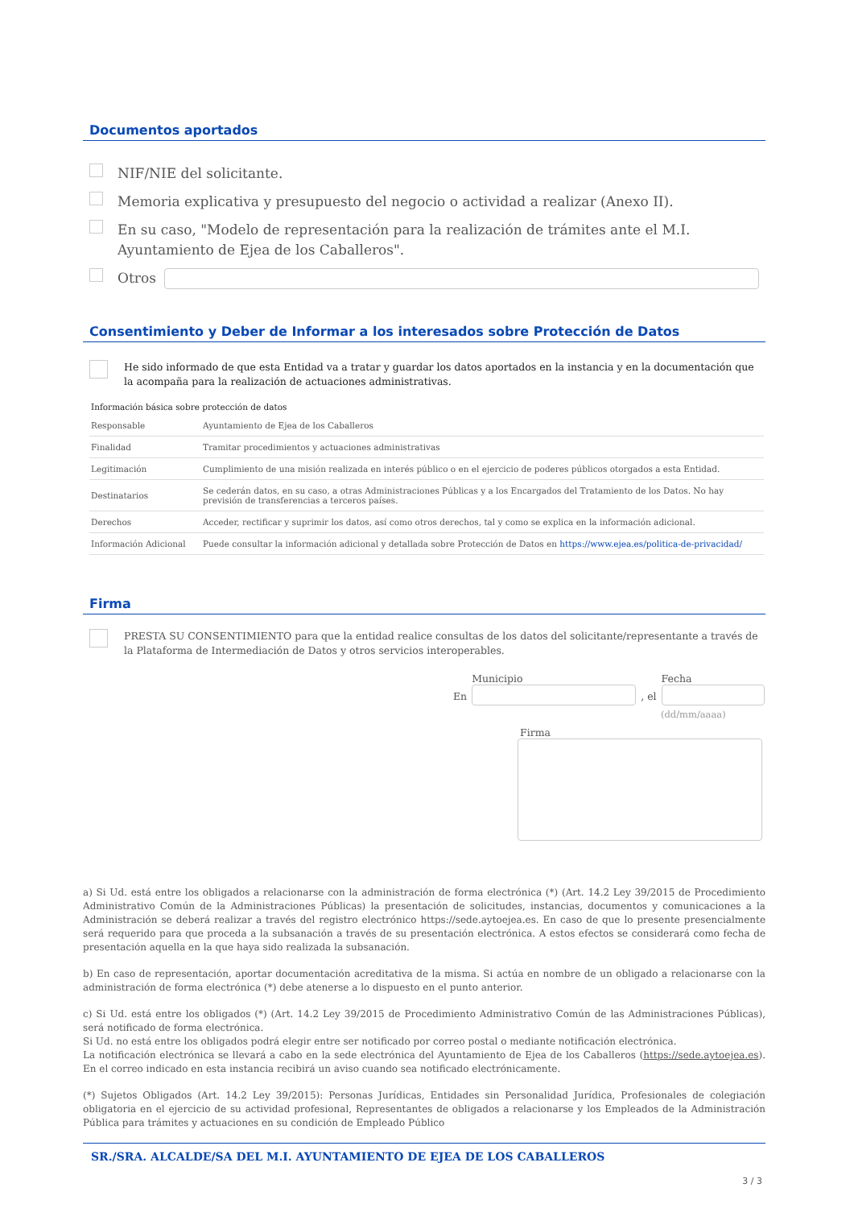Documentos aportados
NIF/NIE del solicitante.
Memoria explicativa y presupuesto del negocio o actividad a realizar (Anexo II).
En su caso, "Modelo de representación para la realización de trámites ante el M.I. Ayuntamiento de Ejea de los Caballeros".
Otros
Consentimiento y Deber de Informar a los interesados sobre Protección de Datos
He sido informado de que esta Entidad va a tratar y guardar los datos aportados en la instancia y en la documentación que la acompaña para la realización de actuaciones administrativas.
Información básica sobre protección de datos
| Responsable | Ayuntamiento de Ejea de los Caballeros |
| Finalidad | Tramitar procedimientos y actuaciones administrativas |
| Legitimación | Cumplimiento de una misión realizada en interés público o en el ejercicio de poderes públicos otorgados a esta Entidad. |
| Destinatarios | Se cederán datos, en su caso, a otras Administraciones Públicas y a los Encargados del Tratamiento de los Datos. No hay previsión de transferencias a terceros países. |
| Derechos | Acceder, rectificar y suprimir los datos, así como otros derechos, tal y como se explica en la información adicional. |
| Información Adicional | Puede consultar la información adicional y detallada sobre Protección de Datos en https://www.ejea.es/politica-de-privacidad/ |
Firma
PRESTA SU CONSENTIMIENTO para que la entidad realice consultas de los datos del solicitante/representante a través de la Plataforma de Intermediación de Datos y otros servicios interoperables.
En
Municipio
, el
Fecha
(dd/mm/aaaa)
Firma
a) Si Ud. está entre los obligados a relacionarse con la administración de forma electrónica (*) (Art. 14.2 Ley 39/2015 de Procedimiento Administrativo Común de la Administraciones Públicas) la presentación de solicitudes, instancias, documentos y comunicaciones a la Administración se deberá realizar a través del registro electrónico https://sede.aytoejea.es. En caso de que lo presente presencialmente será requerido para que proceda a la subsanación a través de su presentación electrónica. A estos efectos se considerará como fecha de presentación aquella en la que haya sido realizada la subsanación.
b) En caso de representación, aportar documentación acreditativa de la misma. Si actúa en nombre de un obligado a relacionarse con la administración de forma electrónica (*) debe atenerse a lo dispuesto en el punto anterior.
c) Si Ud. está entre los obligados (*) (Art. 14.2 Ley 39/2015 de Procedimiento Administrativo Común de las Administraciones Públicas), será notificado de forma electrónica.
Si Ud. no está entre los obligados podrá elegir entre ser notificado por correo postal o mediante notificación electrónica.
La notificación electrónica se llevará a cabo en la sede electrónica del Ayuntamiento de Ejea de los Caballeros (https://sede.aytoejea.es). En el correo indicado en esta instancia recibirá un aviso cuando sea notificado electrónicamente.
(*) Sujetos Obligados (Art. 14.2 Ley 39/2015): Personas Jurídicas, Entidades sin Personalidad Jurídica, Profesionales de colegiación obligatoria en el ejercicio de su actividad profesional, Representantes de obligados a relacionarse y los Empleados de la Administración Pública para trámites y actuaciones en su condición de Empleado Público
SR./SRA. ALCALDE/SA DEL M.I. AYUNTAMIENTO DE EJEA DE LOS CABALLEROS
3 / 3